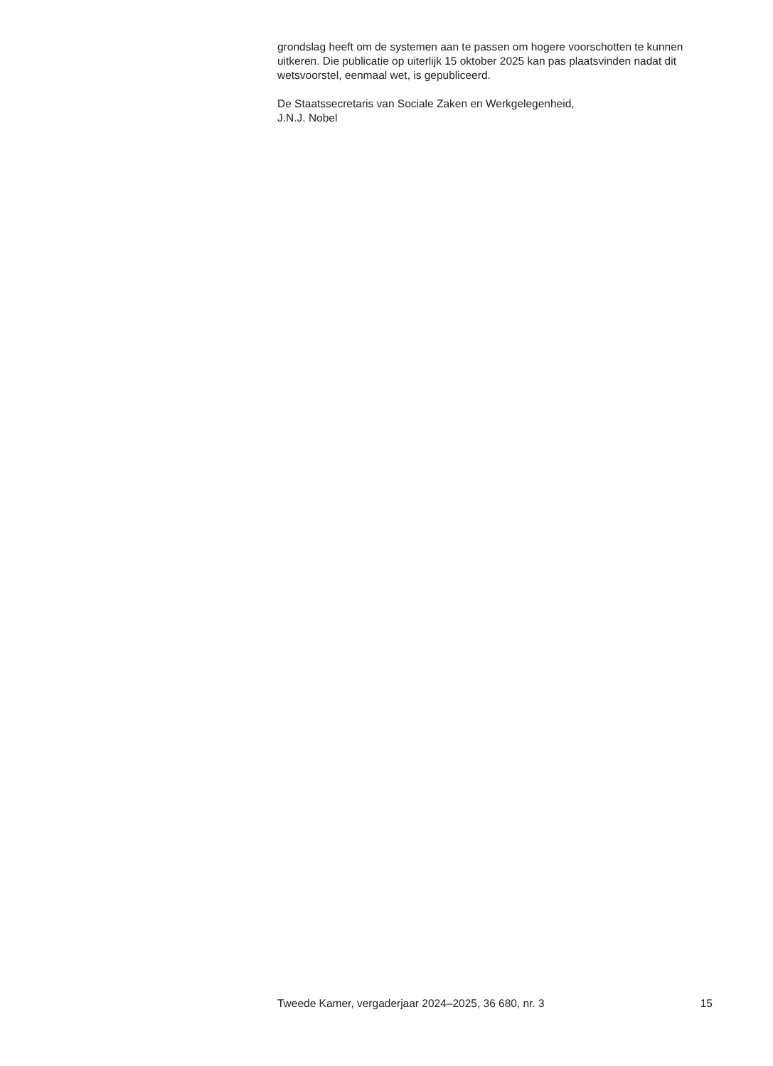grondslag heeft om de systemen aan te passen om hogere voorschotten te kunnen uitkeren. Die publicatie op uiterlijk 15 oktober 2025 kan pas plaatsvinden nadat dit wetsvoorstel, eenmaal wet, is gepubliceerd.
De Staatssecretaris van Sociale Zaken en Werkgelegenheid,
J.N.J. Nobel
Tweede Kamer, vergaderjaar 2024–2025, 36 680, nr. 3 15